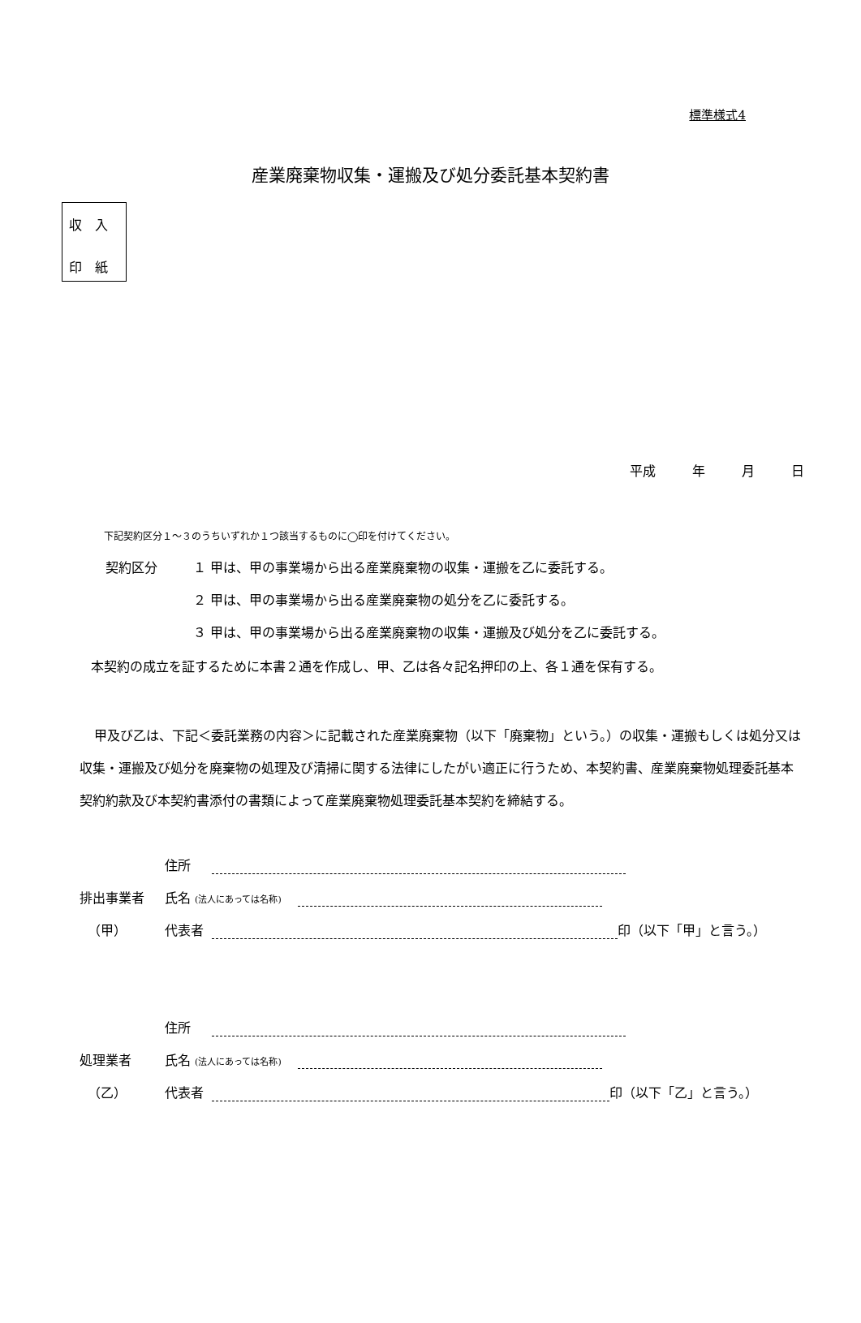標準様式4
産業廃棄物収集・運搬及び処分委託基本契約書
収　入
印　紙
平成 年 月 日
下記契約区分１～３のうちいずれか１つ該当するものに◯印を付けてください。
契約区分 １ 甲は、甲の事業場から出る産業廃棄物の収集・運搬を乙に委託する。
２ 甲は、甲の事業場から出る産業廃棄物の処分を乙に委託する。
３ 甲は、甲の事業場から出る産業廃棄物の収集・運搬及び処分を乙に委託する。
本契約の成立を証するために本書２通を作成し、甲、乙は各々記名押印の上、各１通を保有する。
甲及び乙は、下記＜委託業務の内容＞に記載された産業廃棄物（以下「廃棄物」という。）の収集・運搬もしくは処分又は収集・運搬及び処分を廃棄物の処理及び清掃に関する法律にしたがい適正に行うため、本契約書、産業廃棄物処理委託基本契約約款及び本契約書添付の書類によって産業廃棄物処理委託基本契約を締結する。
住所
排出事業者
氏名 (法人にあっては名称)
（甲）
代表者
印（以下「甲」と言う。）
住所
処理業者
氏名 (法人にあっては名称)
（乙）
代表者
印（以下「乙」と言う。）